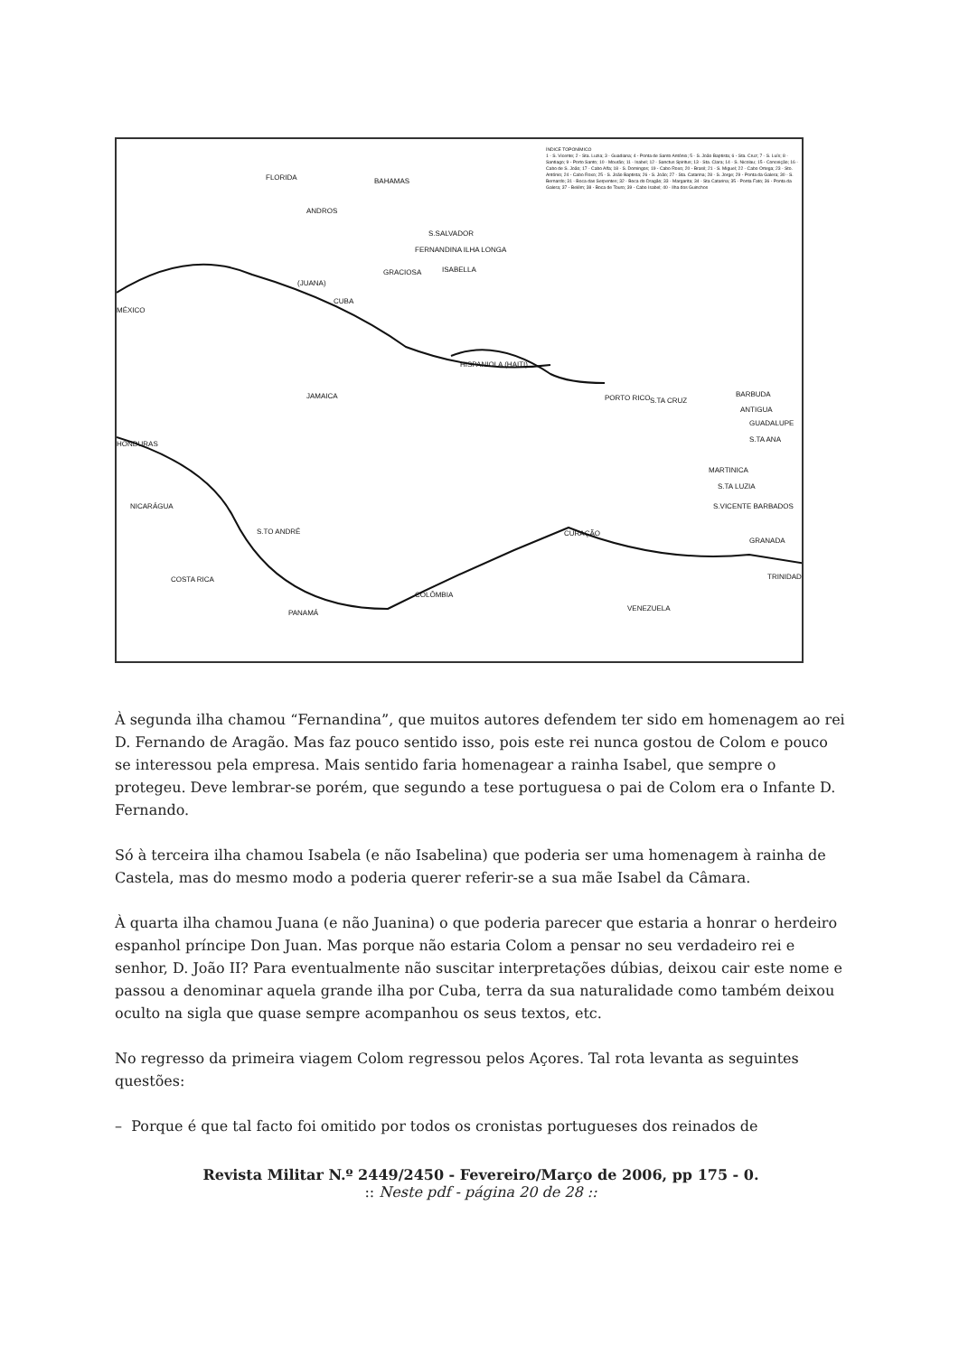FLORIDA BAHAMAS
ANDROS
S.SALVADOR
FERNANDINA ILHA LONGA
GRACIOSA ISABELLA
(JUANA)
CUBA
MÉXICO
HISPANIOLA (HAITI)
JAMAICA PORTO RICO S.TA CRUZ
BARBUDA
ANTIGUA
GUADALUPE
S.TA ANA
HONDURAS
MARTINICA
S.TA LUZIA
S.VICENTE BARBADOS NICARÁGUA
S.TO ANDRÉ CURAÇÃO
GRANADA
COSTA RICA TRINIDAD
COLÔMBIA
VENEZUELA
PANAMÁ
ÍNDICE TOPONÍMICO
1 - S. Vicente; 2 - Sta. Luzia; 3 - Guadiana; 4 - Ponta de Santo António; 5 - S. João Baptista; 6 - Sta. Cruz; 7 - S. Luís; 8 - Santiago; 9 - Porto Santo; 10 - Mourão; 11 - Isabel; 12 - Sanctus Spiritus; 13 - Sta. Clara; 14 - S. Nicolau; 15 - Conceição; 16 - Cabo de S. João; 17 - Cabo Alfa; 18 - S. Domingos; 19 - Cabo Roxo; 20 - Brasil; 21 - S. Miguel; 22 - Cabo Ortega; 23 - Sto. António; 24 - Cabo Roxo; 25 - S. João Baptista; 26 - S. João; 27 - Sta. Catarina; 28 - S. Jorge; 29 - Ponta da Galera; 30 - S. Bernardo; 31 - Boca das Serpentes; 32 - Boca do Dragão; 33 - Margarita; 34 - Sta Catarina; 35 - Ponta Fato; 36 - Ponta da Galera; 37 - Belém; 38 - Boca de Touro; 39 - Cabo Isabel; 40 - Ilha dos Guinchos
À segunda ilha chamou “Fernandina”, que muitos autores defendem ter sido em homenagem ao rei D. Fernando de Aragão. Mas faz pouco sentido isso, pois este rei nunca gostou de Colom e pouco se interessou pela empresa. Mais sentido faria homenagear a rainha Isabel, que sempre o protegeu. Deve lembrar-se porém, que segundo a tese portuguesa o pai de Colom era o Infante D. Fernando.
Só à terceira ilha chamou Isabela (e não Isabelina) que poderia ser uma homenagem à rainha de Castela, mas do mesmo modo a poderia querer referir-se a sua mãe Isabel da Câmara.
À quarta ilha chamou Juana (e não Juanina) o que poderia parecer que estaria a honrar o herdeiro espanhol príncipe Don Juan. Mas porque não estaria Colom a pensar no seu verdadeiro rei e senhor, D. João II? Para eventualmente não suscitar interpretações dúbias, deixou cair este nome e passou a denominar aquela grande ilha por Cuba, terra da sua naturalidade como também deixou oculto na sigla que quase sempre acompanhou os seus textos, etc.
No regresso da primeira viagem Colom regressou pelos Açores. Tal rota levanta as seguintes questões:
– Porque é que tal facto foi omitido por todos os cronistas portugueses dos reinados de
Revista Militar N.º 2449/2450 - Fevereiro/Março de 2006, pp 175 - 0.
:: Neste pdf - página 20 de 28 ::